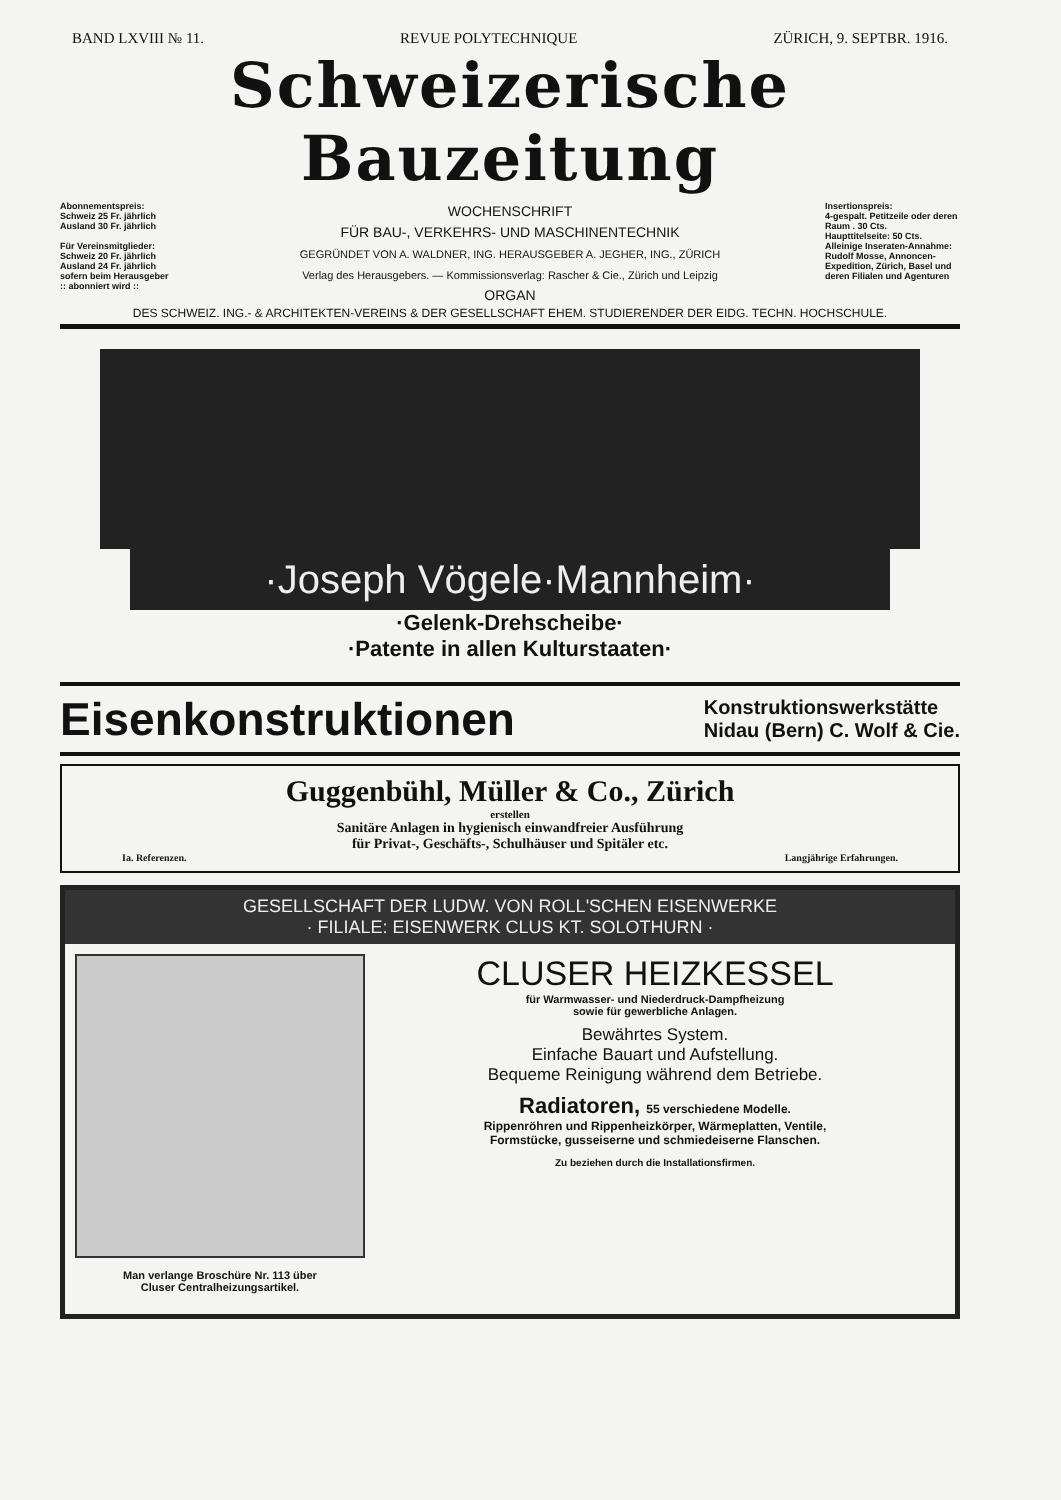BAND LXVIII № 11. REVUE POLYTECHNIQUE ZÜRICH, 9. SEPTBR. 1916.
Schweizerische Bauzeitung
Abonnementspreis:
Schweiz 25 Fr. jährlich
Ausland 30 Fr. jährlich
Für Vereinsmitglieder:
Schweiz 20 Fr. jährlich
Ausland 24 Fr. jährlich
sofern beim Herausgeber
:: abonniert wird ::
WOCHENSCHRIFT
FÜR BAU-, VERKEHRS- UND MASCHINENTECHNIK
GEGRÜNDET VON A. WALDNER, ING. HERAUSGEBER A. JEGHER, ING., ZÜRICH
Verlag des Herausgebers. — Kommissionsverlag: Rascher & Cie., Zürich und Leipzig
ORGAN
Insertionspreis:
4-gespalt. Petitzeile oder deren Raum . 30 Cts.
Haupttitelseite: 50 Cts.
Alleinige Inseraten-Annahme: Rudolf Mosse, Annoncen-Expedition, Zürich, Basel und deren Filialen und Agenturen
DES SCHWEIZ. ING.- & ARCHITEKTEN-VEREINS & DER GESELLSCHAFT EHEM. STUDIERENDER DER EIDG. TECHN. HOCHSCHULE.
·Joseph Vögele·Mannheim·
·Gelenk-Drehscheibe·
·Patente in allen Kulturstaaten·
Eisenkonstruktionen
Konstruktionswerkstätte
Nidau (Bern) C. Wolf & Cie.
Guggenbühl, Müller & Co., Zürich
erstellen
Sanitäre Anlagen in hygienisch einwandfreier Ausführung
für Privat-, Geschäfts-, Schulhäuser und Spitäler etc.
Ia. Referenzen. Langjährige Erfahrungen.
GESELLSCHAFT DER LUDW. VON ROLL'SCHEN EISENWERKE
· FILIALE: EISENWERK CLUS KT. SOLOTHURN ·
Man verlange Broschüre Nr. 113 über
Cluser Centralheizungsartikel.
CLUSER HEIZKESSEL
für Warmwasser- und Niederdruck-Dampfheizung
sowie für gewerbliche Anlagen.
Bewährtes System.
Einfache Bauart und Aufstellung.
Bequeme Reinigung während dem Betriebe.
Radiatoren, 55 verschiedene Modelle.
Rippenröhren und Rippenheizkörper, Wärmeplatten, Ventile,
Formstücke, gusseiserne und schmiedeiserne Flanschen.
Zu beziehen durch die Installationsfirmen.